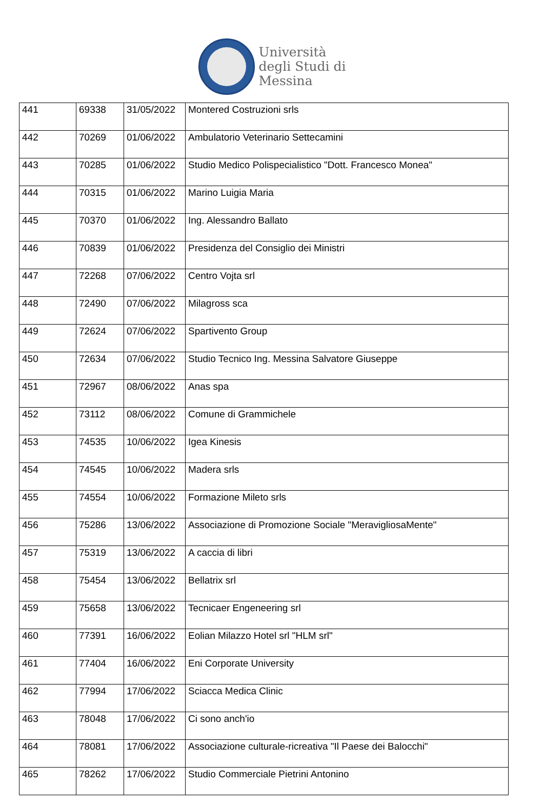Università
degli Studi di
Messina
| 441 | 69338 | 31/05/2022 | Montered Costruzioni srls |
| 442 | 70269 | 01/06/2022 | Ambulatorio Veterinario Settecamini |
| 443 | 70285 | 01/06/2022 | Studio Medico Polispecialistico "Dott. Francesco Monea" |
| 444 | 70315 | 01/06/2022 | Marino Luigia Maria |
| 445 | 70370 | 01/06/2022 | Ing. Alessandro Ballato |
| 446 | 70839 | 01/06/2022 | Presidenza del Consiglio dei Ministri |
| 447 | 72268 | 07/06/2022 | Centro Vojta srl |
| 448 | 72490 | 07/06/2022 | Milagross sca |
| 449 | 72624 | 07/06/2022 | Spartivento Group |
| 450 | 72634 | 07/06/2022 | Studio Tecnico Ing. Messina Salvatore Giuseppe |
| 451 | 72967 | 08/06/2022 | Anas spa |
| 452 | 73112 | 08/06/2022 | Comune di Grammichele |
| 453 | 74535 | 10/06/2022 | Igea Kinesis |
| 454 | 74545 | 10/06/2022 | Madera srls |
| 455 | 74554 | 10/06/2022 | Formazione Mileto srls |
| 456 | 75286 | 13/06/2022 | Associazione di Promozione Sociale "MeravigliosaMente" |
| 457 | 75319 | 13/06/2022 | A caccia di libri |
| 458 | 75454 | 13/06/2022 | Bellatrix srl |
| 459 | 75658 | 13/06/2022 | Tecnicaer Engeneering srl |
| 460 | 77391 | 16/06/2022 | Eolian Milazzo Hotel srl "HLM srl" |
| 461 | 77404 | 16/06/2022 | Eni Corporate University |
| 462 | 77994 | 17/06/2022 | Sciacca Medica Clinic |
| 463 | 78048 | 17/06/2022 | Ci sono anch'io |
| 464 | 78081 | 17/06/2022 | Associazione culturale-ricreativa "Il Paese dei Balocchi" |
| 465 | 78262 | 17/06/2022 | Studio Commerciale Pietrini Antonino |